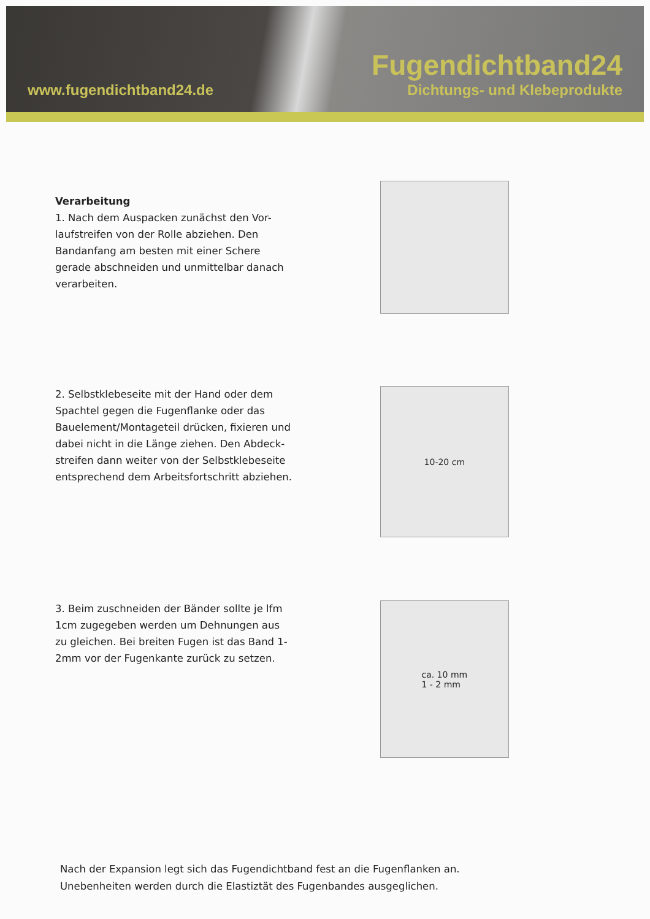www.fugendichtband24.de
Fugendichtband24
Dichtungs- und Klebeprodukte
Verarbeitung
1. Nach dem Auspacken zunächst den Vor-laufstreifen von der Rolle abziehen. Den Bandanfang am besten mit einer Schere gerade abschneiden und unmittelbar danach verarbeiten.
2. Selbstklebeseite mit der Hand oder dem Spachtel gegen die Fugenflanke oder das Bauelement/Montageteil drücken, fixieren und dabei nicht in die Länge ziehen. Den Abdeck-streifen dann weiter von der Selbstklebeseite entsprechend dem Arbeitsfortschritt abziehen.
10-20 cm
3. Beim zuschneiden der Bänder sollte je lfm 1cm zugegeben werden um Dehnungen aus zu gleichen. Bei breiten Fugen ist das Band 1-2mm vor der Fugenkante zurück zu setzen.
ca. 10 mm
1 - 2 mm
Nach der Expansion legt sich das Fugendichtband fest an die Fugenflanken an.
Unebenheiten werden durch die Elastiztät des Fugenbandes ausgeglichen.